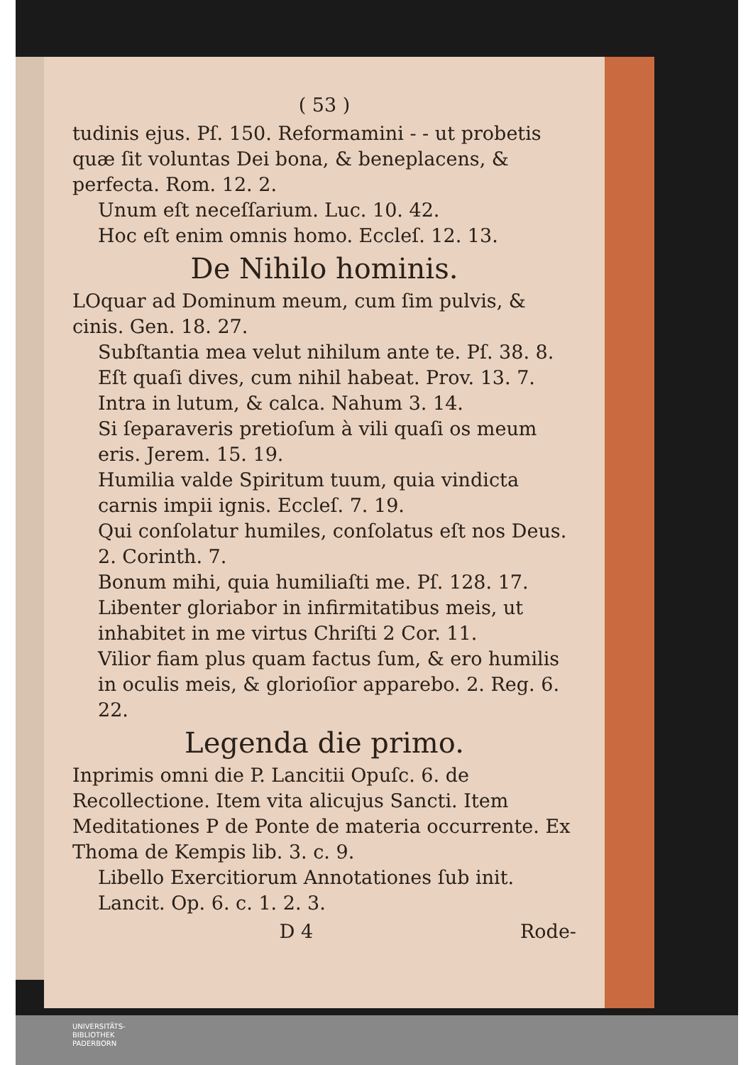( 53 )
tudinis ejus. Pſ. 150. Reformamini - - ut probetis quæ ſit voluntas Dei bona, & beneplacens, & perfecta. Rom. 12. 2.
Unum eſt neceſſarium. Luc. 10. 42.
Hoc eſt enim omnis homo. Eccleſ. 12. 13.
De Nihilo hominis.
LOquar ad Dominum meum, cum ſim pulvis, & cinis. Gen. 18. 27.
Subſtantia mea velut nihilum ante te. Pſ. 38. 8.
Eſt quaſi dives, cum nihil habeat. Prov. 13. 7.
Intra in lutum, & calca. Nahum 3. 14.
Si ſeparaveris pretioſum à vili quaſi os meum eris. Jerem. 15. 19.
Humilia valde Spiritum tuum, quia vindicta carnis impii ignis. Eccleſ. 7. 19.
Qui conſolatur humiles, conſolatus eſt nos Deus. 2. Corinth. 7.
Bonum mihi, quia humiliaſti me. Pſ. 128. 17.
Libenter gloriabor in infirmitatibus meis, ut inhabitet in me virtus Chriſti 2 Cor. 11.
Vilior fiam plus quam factus ſum, & ero humilis in oculis meis, & glorioſior apparebo. 2. Reg. 6. 22.
Legenda die primo.
Inprimis omni die P. Lancitii Opuſc. 6. de Recollectione. Item vita alicujus Sancti. Item Meditationes P de Ponte de materia occurrente. Ex Thoma de Kempis lib. 3. c. 9.
Libello Exercitiorum Annotationes ſub init. Lancit. Op. 6. c. 1. 2. 3.
D 4 Rode-
UNIVERSITÄTS-
BIBLIOTHEK
PADERBORN